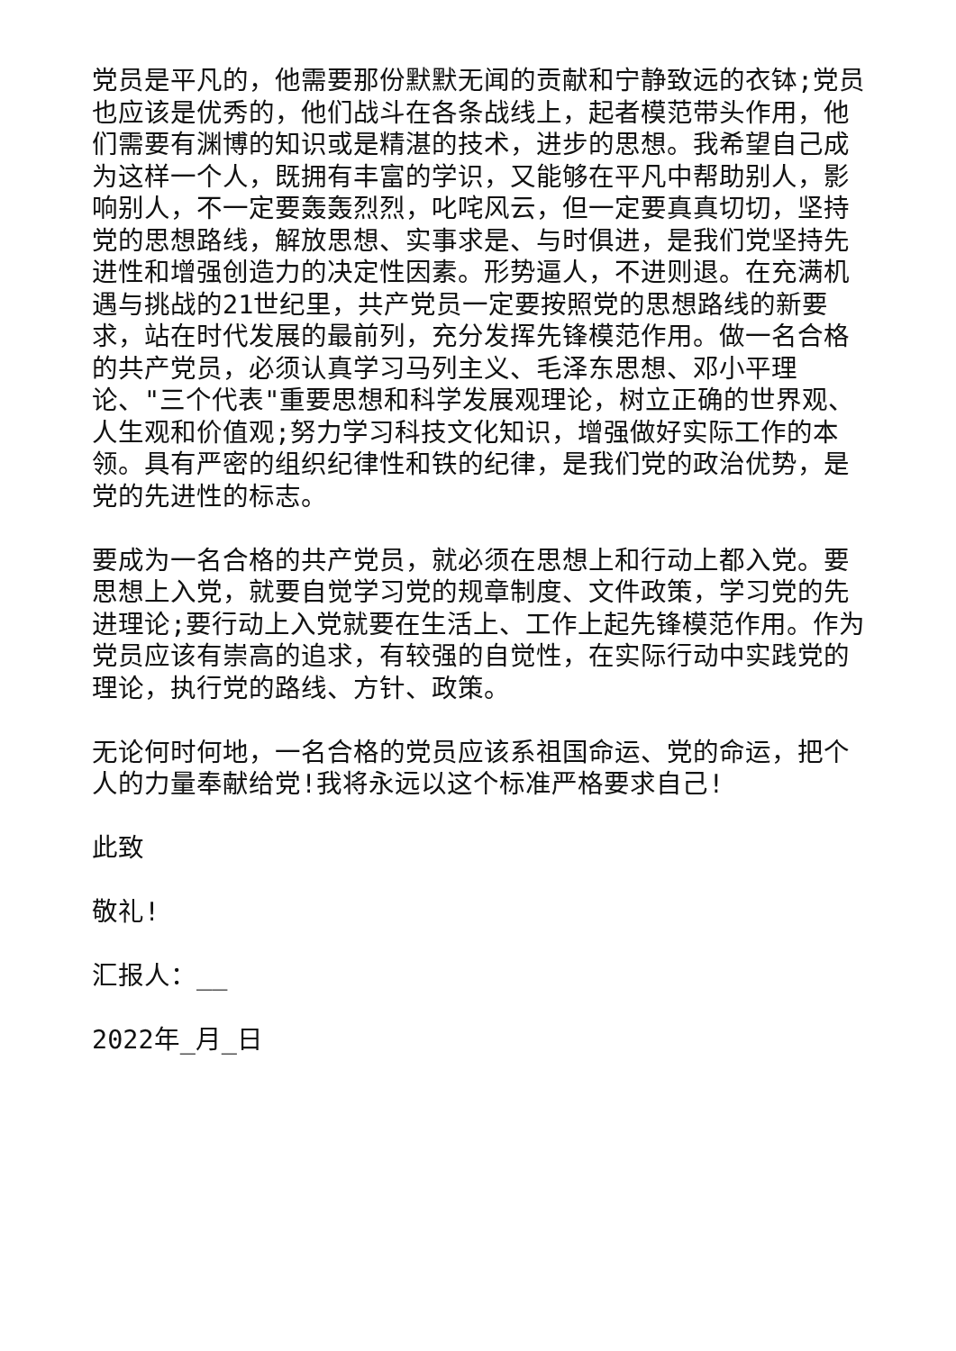党员是平凡的，他需要那份默默无闻的贡献和宁静致远的衣钵;党员也应该是优秀的，他们战斗在各条战线上，起者模范带头作用，他们需要有渊博的知识或是精湛的技术，进步的思想。我希望自己成为这样一个人，既拥有丰富的学识，又能够在平凡中帮助别人，影响别人，不一定要轰轰烈烈，叱咤风云，但一定要真真切切，坚持党的思想路线，解放思想、实事求是、与时俱进，是我们党坚持先进性和增强创造力的决定性因素。形势逼人，不进则退。在充满机遇与挑战的21世纪里，共产党员一定要按照党的思想路线的新要求，站在时代发展的最前列，充分发挥先锋模范作用。做一名合格的共产党员，必须认真学习马列主义、毛泽东思想、邓小平理论、"三个代表"重要思想和科学发展观理论，树立正确的世界观、人生观和价值观;努力学习科技文化知识，增强做好实际工作的本领。具有严密的组织纪律性和铁的纪律，是我们党的政治优势，是党的先进性的标志。
要成为一名合格的共产党员，就必须在思想上和行动上都入党。要思想上入党，就要自觉学习党的规章制度、文件政策，学习党的先进理论;要行动上入党就要在生活上、工作上起先锋模范作用。作为党员应该有崇高的追求，有较强的自觉性，在实际行动中实践党的理论，执行党的路线、方针、政策。
无论何时何地，一名合格的党员应该系祖国命运、党的命运，把个人的力量奉献给党!我将永远以这个标准严格要求自己!
此致
敬礼!
汇报人：__
2022年_月_日